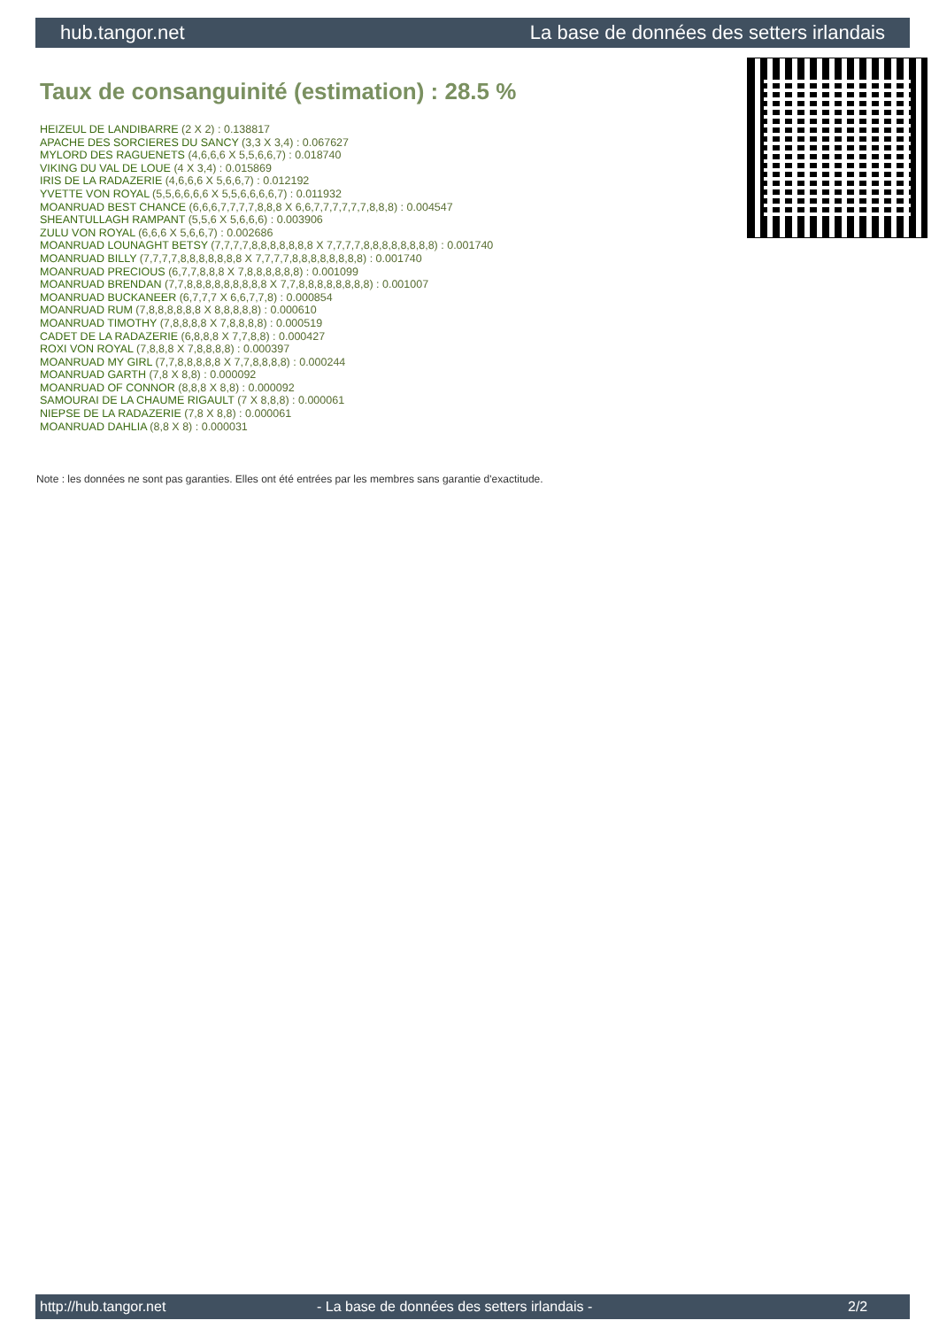hub.tangor.net La base de données des setters irlandais
Taux de consanguinité (estimation) : 28.5 %
HEIZEUL DE LANDIBARRE (2 X 2) : 0.138817
APACHE DES SORCIERES DU SANCY (3,3 X 3,4) : 0.067627
MYLORD DES RAGUENETS (4,6,6,6 X 5,5,6,6,7) : 0.018740
VIKING DU VAL DE LOUE (4 X 3,4) : 0.015869
IRIS DE LA RADAZERIE (4,6,6,6 X 5,6,6,7) : 0.012192
YVETTE VON ROYAL (5,5,6,6,6,6 X 5,5,6,6,6,6,7) : 0.011932
MOANRUAD BEST CHANCE (6,6,6,7,7,7,7,8,8,8 X 6,6,7,7,7,7,7,7,8,8,8) : 0.004547
SHEANTULLAGH RAMPANT (5,5,6 X 5,6,6,6) : 0.003906
ZULU VON ROYAL (6,6,6 X 5,6,6,7) : 0.002686
MOANRUAD LOUNAGHT BETSY (7,7,7,7,8,8,8,8,8,8,8 X 7,7,7,7,8,8,8,8,8,8,8,8) : 0.001740
MOANRUAD BILLY (7,7,7,7,8,8,8,8,8,8,8 X 7,7,7,7,8,8,8,8,8,8,8,8) : 0.001740
MOANRUAD PRECIOUS (6,7,7,8,8,8 X 7,8,8,8,8,8,8) : 0.001099
MOANRUAD BRENDAN (7,7,8,8,8,8,8,8,8,8,8 X 7,7,8,8,8,8,8,8,8,8) : 0.001007
MOANRUAD BUCKANEER (6,7,7,7 X 6,6,7,7,8) : 0.000854
MOANRUAD RUM (7,8,8,8,8,8,8 X 8,8,8,8,8) : 0.000610
MOANRUAD TIMOTHY (7,8,8,8,8 X 7,8,8,8,8) : 0.000519
CADET DE LA RADAZERIE (6,8,8,8 X 7,7,8,8) : 0.000427
ROXI VON ROYAL (7,8,8,8 X 7,8,8,8,8) : 0.000397
MOANRUAD MY GIRL (7,7,8,8,8,8,8 X 7,7,8,8,8,8) : 0.000244
MOANRUAD GARTH (7,8 X 8,8) : 0.000092
MOANRUAD OF CONNOR (8,8,8 X 8,8) : 0.000092
SAMOURAI DE LA CHAUME RIGAULT (7 X 8,8,8) : 0.000061
NIEPSE DE LA RADAZERIE (7,8 X 8,8) : 0.000061
MOANRUAD DAHLIA (8,8 X 8) : 0.000031
Note : les données ne sont pas garanties. Elles ont été entrées par les membres sans garantie d'exactitude.
http://hub.tangor.net - La base de données des setters irlandais - 2/2